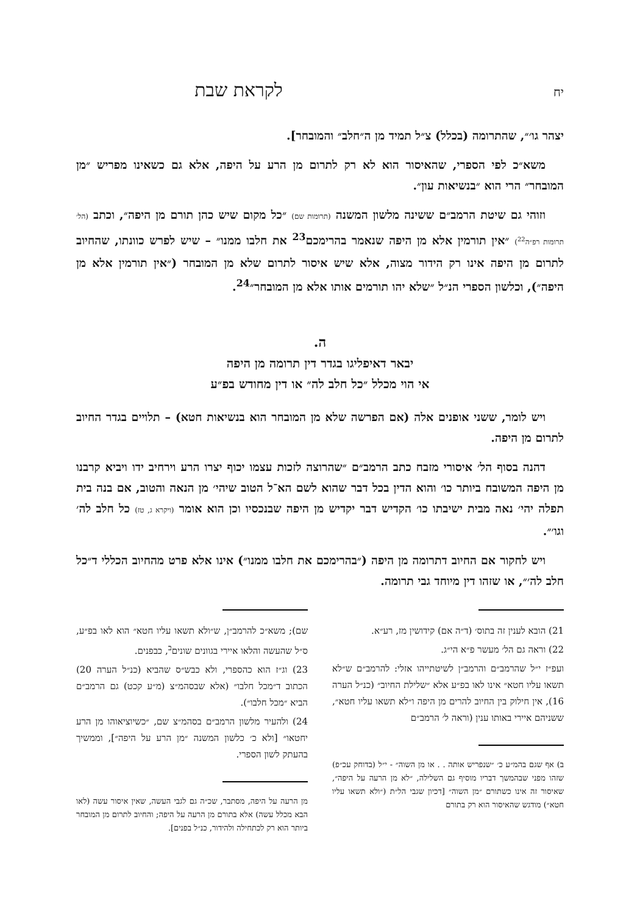יח לקראת שבת
יצהר גו׳״, שהתרומה (בכלל) צ״ל תמיד מן ה״חלב״ והמובחר].
משא״כ לפי הספרי, שהאיסור הוא לא רק לתרום מן הרע על היפה, אלא גם כשאינו מפריש ״מן המובחר״ הרי הוא ״בנשיאות עון״.
וזוהי גם שיטת הרמב״ם ששינה מלשון המשנה (תרומות שם) ״כל מקום שיש כהן תורם מן היפה״, וכתב (הל׳ תרומות רפ״ה<sup>22</sup>) ״אין תורמין אלא מן היפה שנאמר בהרימכם<sup>23</sup> את חלבו ממנו״ – שיש לפרש כוונתו, שהחיוב לתרום מן היפה אינו רק הידור מצוה, אלא שיש איסור לתרום שלא מן המובחר (״אין תורמין אלא מן היפה״), וכלשון הספרי הנ״ל ״שלא יהו תורמים אותו אלא מן המובחר״<sup>24</sup>.
ה.
יבאר דאיפליגו בגדר דין תרומה מן היפה
אי הוי מכלל ״כל חלב לה״ או דין מחודש בפ״ע
ויש לומר, ששני אופנים אלה (אם הפרשה שלא מן המובחר הוא בנשיאות חטא) – תלויים בגדר החיוב לתרום מן היפה.
דהנה בסוף הל׳ איסורי מזבח כתב הרמב״ם ״שהרוצה לזכות עצמו יכוף יצרו הרע וירחיב ידו ויביא קרבנו מן היפה המשובח ביותר כו׳ והוא הדין בכל דבר שהוא לשם הא־ל הטוב שיהי׳ מן הנאה והטוב, אם בנה בית תפלה יהי׳ נאה מבית ישיבתו כו׳ הקדיש דבר יקדיש מן היפה שבנכסיו וכן הוא אומר (ויקרא ג, טז) כל חלב לה׳ וגו׳״.
ויש לחקור אם החיוב דתרומה מן היפה (״בהרימכם את חלבו ממנו״) אינו אלא פרט מהחיוב הכללי ד״כל חלב לה׳״, או שזהו דין מיוחד גבי תרומה.
21) הובא לענין זה בתוס׳ (ד״ה אם) קידושין מז, רע״א.
22) וראה גם הל׳ מעשר פ״א הי״ג.
ועפ״ז י״ל שהרמב״ם והרמב״ן לשיטתייהו אזלי: להרמב״ם ש״לא תשאו עליו חטא״ אינו לאו בפ״ע אלא ״שלילת החיוב״ (כנ״ל הערה 16), אין חילוק בין החיוב להרים מן היפה ו״לא תשאו עליו חטא״, ששניהם איירי באותו ענין (וראה ל׳ הרמב״ם
ב) אף שגם בהמ״ע כ׳ ״שנפריש אותה . . או מן השוה״ - י״ל (בדוחק עכ״פ) שזהו מפני שבהמשך דבריו מוסיף גם השלילה, ״לא מן הרעה על היפה״, שאיסור זה אינו כשתורם ״מן השוה״ [דכיון שגבי הל״ת (״ולא תשאו עליו חטא״) מודגש שהאיסור הוא רק בתורם
שם); משא״כ להרמב״ן, ש״ולא תשאו עליו חטא״ הוא לאו בפ״ע, ס״ל שהעשה והלאו איירי בגוונים שונים<sup>ב</sup>, כבפנים.
23) וג״ז הוא כהספרי, ולא כבש״ס שהביא (כנ״ל הערה 20) הכתוב ד״מכל חלבו״ (אלא שבסהמ״צ (מ״ע קכט) גם הרמב״ם הביא ״מכל חלבו״).
24) ולהעיר מלשון הרמב״ם בסהמ״צ שם, ״כשיוציאוהו מן הרע יחטאו״ [ולא כ׳ כלשון המשנה ״מן הרע על היפה״], וממשיך בהעתק לשון הספרי.
מן הרעה על היפה, מסתבר, שכ״ה גם לגבי העשה, שאין איסור עשה (לאו הבא מכלל עשה) אלא בתורם מן הרעה על היפה; והחיוב לתרום מן המובחר ביותר הוא רק לכתחילה ולהידור, כנ״ל בפנים].